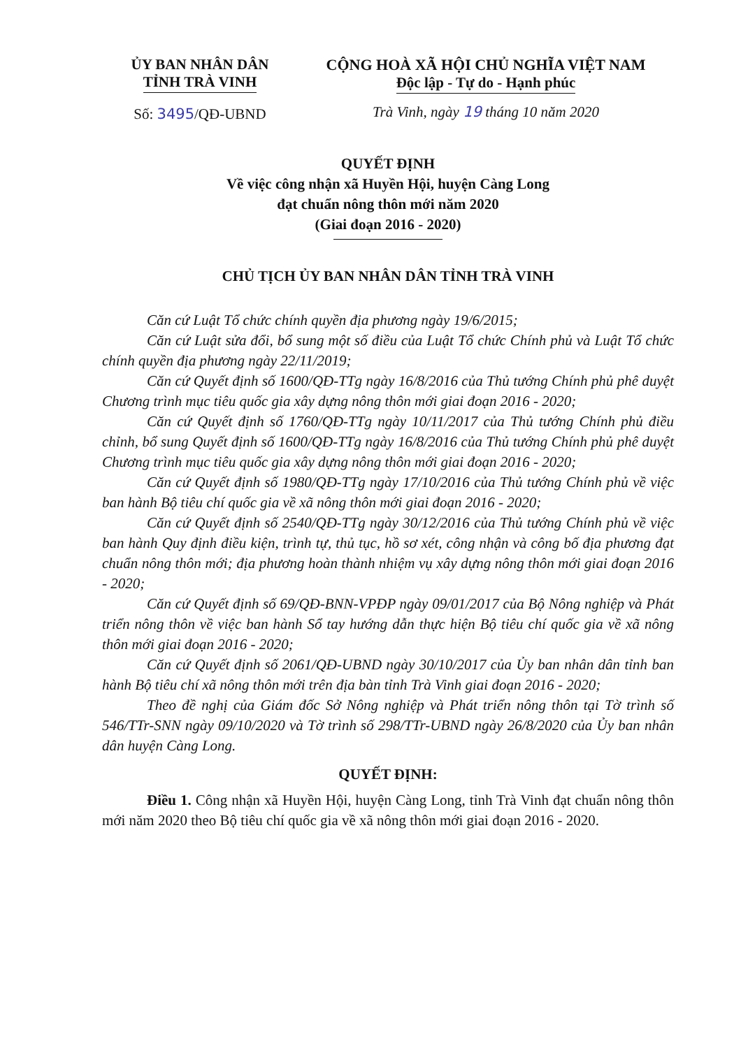ỦY BAN NHÂN DÂN
TỈNH TRÀ VINH
Số: 3495/QĐ-UBND
CỘNG HOÀ XÃ HỘI CHỦ NGHĨA VIỆT NAM
Độc lập - Tự do - Hạnh phúc
Trà Vinh, ngày 19 tháng 10 năm 2020
QUYẾT ĐỊNH
Về việc công nhận xã Huyền Hội, huyện Càng Long
đạt chuẩn nông thôn mới năm 2020
(Giai đoạn 2016 - 2020)
CHỦ TỊCH ỦY BAN NHÂN DÂN TỈNH TRÀ VINH
Căn cứ Luật Tổ chức chính quyền địa phương ngày 19/6/2015;
Căn cứ Luật sửa đổi, bổ sung một số điều của Luật Tổ chức Chính phủ và Luật Tổ chức chính quyền địa phương ngày 22/11/2019;
Căn cứ Quyết định số 1600/QĐ-TTg ngày 16/8/2016 của Thủ tướng Chính phủ phê duyệt Chương trình mục tiêu quốc gia xây dựng nông thôn mới giai đoạn 2016 - 2020;
Căn cứ Quyết định số 1760/QĐ-TTg ngày 10/11/2017 của Thủ tướng Chính phủ điều chỉnh, bổ sung Quyết định số 1600/QĐ-TTg ngày 16/8/2016 của Thủ tướng Chính phủ phê duyệt Chương trình mục tiêu quốc gia xây dựng nông thôn mới giai đoạn 2016 - 2020;
Căn cứ Quyết định số 1980/QĐ-TTg ngày 17/10/2016 của Thủ tướng Chính phủ về việc ban hành Bộ tiêu chí quốc gia về xã nông thôn mới giai đoạn 2016 - 2020;
Căn cứ Quyết định số 2540/QĐ-TTg ngày 30/12/2016 của Thủ tướng Chính phủ về việc ban hành Quy định điều kiện, trình tự, thủ tục, hồ sơ xét, công nhận và công bố địa phương đạt chuẩn nông thôn mới; địa phương hoàn thành nhiệm vụ xây dựng nông thôn mới giai đoạn 2016 - 2020;
Căn cứ Quyết định số 69/QĐ-BNN-VPĐP ngày 09/01/2017 của Bộ Nông nghiệp và Phát triển nông thôn về việc ban hành Sổ tay hướng dẫn thực hiện Bộ tiêu chí quốc gia về xã nông thôn mới giai đoạn 2016 - 2020;
Căn cứ Quyết định số 2061/QĐ-UBND ngày 30/10/2017 của Ủy ban nhân dân tỉnh ban hành Bộ tiêu chí xã nông thôn mới trên địa bàn tỉnh Trà Vinh giai đoạn 2016 - 2020;
Theo đề nghị của Giám đốc Sở Nông nghiệp và Phát triển nông thôn tại Tờ trình số 546/TTr-SNN ngày 09/10/2020 và Tờ trình số 298/TTr-UBND ngày 26/8/2020 của Ủy ban nhân dân huyện Càng Long.
QUYẾT ĐỊNH:
Điều 1. Công nhận xã Huyền Hội, huyện Càng Long, tỉnh Trà Vinh đạt chuẩn nông thôn mới năm 2020 theo Bộ tiêu chí quốc gia về xã nông thôn mới giai đoạn 2016 - 2020.